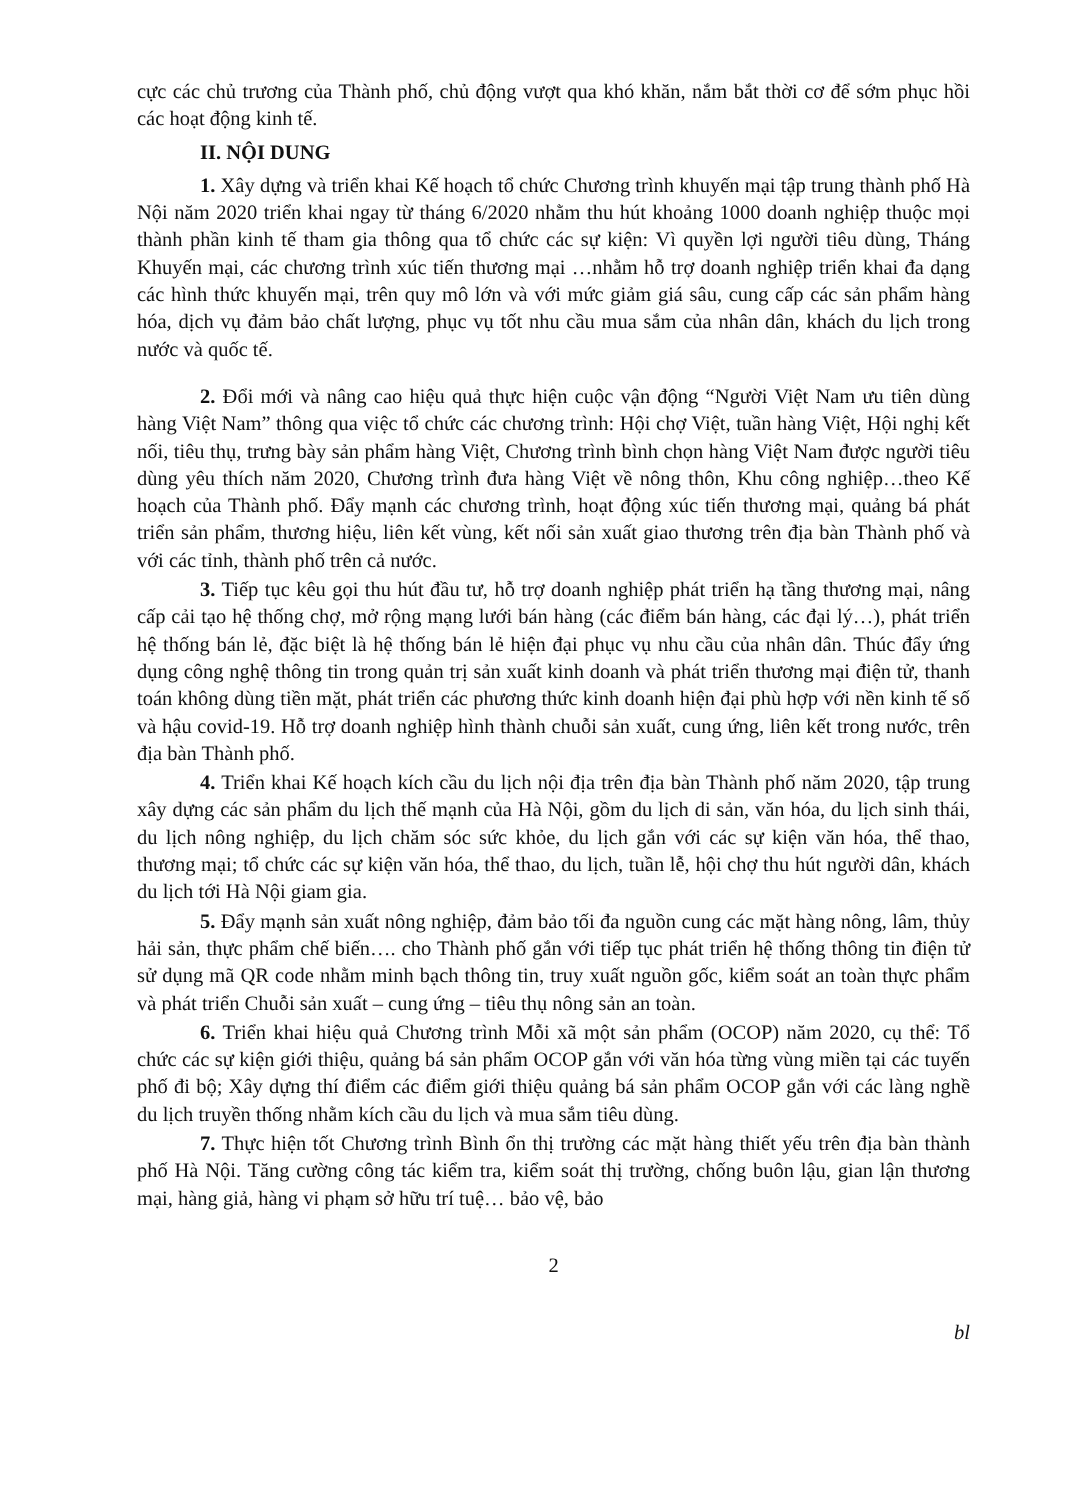cực các chủ trương của Thành phố, chủ động vượt qua khó khăn, nắm bắt thời cơ để sớm phục hồi các hoạt động kinh tế.
II. NỘI DUNG
1. Xây dựng và triển khai Kế hoạch tổ chức Chương trình khuyến mại tập trung thành phố Hà Nội năm 2020 triển khai ngay từ tháng 6/2020 nhằm thu hút khoảng 1000 doanh nghiệp thuộc mọi thành phần kinh tế tham gia thông qua tổ chức các sự kiện: Vì quyền lợi người tiêu dùng, Tháng Khuyến mại, các chương trình xúc tiến thương mại …nhằm hỗ trợ doanh nghiệp triển khai đa dạng các hình thức khuyến mại, trên quy mô lớn và với mức giảm giá sâu, cung cấp các sản phẩm hàng hóa, dịch vụ đảm bảo chất lượng, phục vụ tốt nhu cầu mua sắm của nhân dân, khách du lịch trong nước và quốc tế.
2. Đổi mới và nâng cao hiệu quả thực hiện cuộc vận động “Người Việt Nam ưu tiên dùng hàng Việt Nam” thông qua việc tổ chức các chương trình: Hội chợ Việt, tuần hàng Việt, Hội nghị kết nối, tiêu thụ, trưng bày sản phẩm hàng Việt, Chương trình bình chọn hàng Việt Nam được người tiêu dùng yêu thích năm 2020, Chương trình đưa hàng Việt về nông thôn, Khu công nghiệp…theo Kế hoạch của Thành phố. Đẩy mạnh các chương trình, hoạt động xúc tiến thương mại, quảng bá phát triển sản phẩm, thương hiệu, liên kết vùng, kết nối sản xuất giao thương trên địa bàn Thành phố và với các tỉnh, thành phố trên cả nước.
3. Tiếp tục kêu gọi thu hút đầu tư, hỗ trợ doanh nghiệp phát triển hạ tầng thương mại, nâng cấp cải tạo hệ thống chợ, mở rộng mạng lưới bán hàng (các điểm bán hàng, các đại lý…), phát triển hệ thống bán lẻ, đặc biệt là hệ thống bán lẻ hiện đại phục vụ nhu cầu của nhân dân. Thúc đẩy ứng dụng công nghệ thông tin trong quản trị sản xuất kinh doanh và phát triển thương mại điện tử, thanh toán không dùng tiền mặt, phát triển các phương thức kinh doanh hiện đại phù hợp với nền kinh tế số và hậu covid-19. Hỗ trợ doanh nghiệp hình thành chuỗi sản xuất, cung ứng, liên kết trong nước, trên địa bàn Thành phố.
4. Triển khai Kế hoạch kích cầu du lịch nội địa trên địa bàn Thành phố năm 2020, tập trung xây dựng các sản phẩm du lịch thế mạnh của Hà Nội, gồm du lịch di sản, văn hóa, du lịch sinh thái, du lịch nông nghiệp, du lịch chăm sóc sức khỏe, du lịch gắn với các sự kiện văn hóa, thể thao, thương mại; tổ chức các sự kiện văn hóa, thể thao, du lịch, tuần lễ, hội chợ thu hút người dân, khách du lịch tới Hà Nội giam gia.
5. Đẩy mạnh sản xuất nông nghiệp, đảm bảo tối đa nguồn cung các mặt hàng nông, lâm, thủy hải sản, thực phẩm chế biến…. cho Thành phố gắn với tiếp tục phát triển hệ thống thông tin điện tử sử dụng mã QR code nhằm minh bạch thông tin, truy xuất nguồn gốc, kiểm soát an toàn thực phẩm và phát triển Chuỗi sản xuất – cung ứng – tiêu thụ nông sản an toàn.
6. Triển khai hiệu quả Chương trình Mỗi xã một sản phẩm (OCOP) năm 2020, cụ thể: Tổ chức các sự kiện giới thiệu, quảng bá sản phẩm OCOP gắn với văn hóa từng vùng miền tại các tuyến phố đi bộ; Xây dựng thí điểm các điểm giới thiệu quảng bá sản phẩm OCOP gắn với các làng nghề du lịch truyền thống nhằm kích cầu du lịch và mua sắm tiêu dùng.
7. Thực hiện tốt Chương trình Bình ổn thị trường các mặt hàng thiết yếu trên địa bàn thành phố Hà Nội. Tăng cường công tác kiểm tra, kiểm soát thị trường, chống buôn lậu, gian lận thương mại, hàng giả, hàng vi phạm sở hữu trí tuệ… bảo vệ, bảo
2
bl